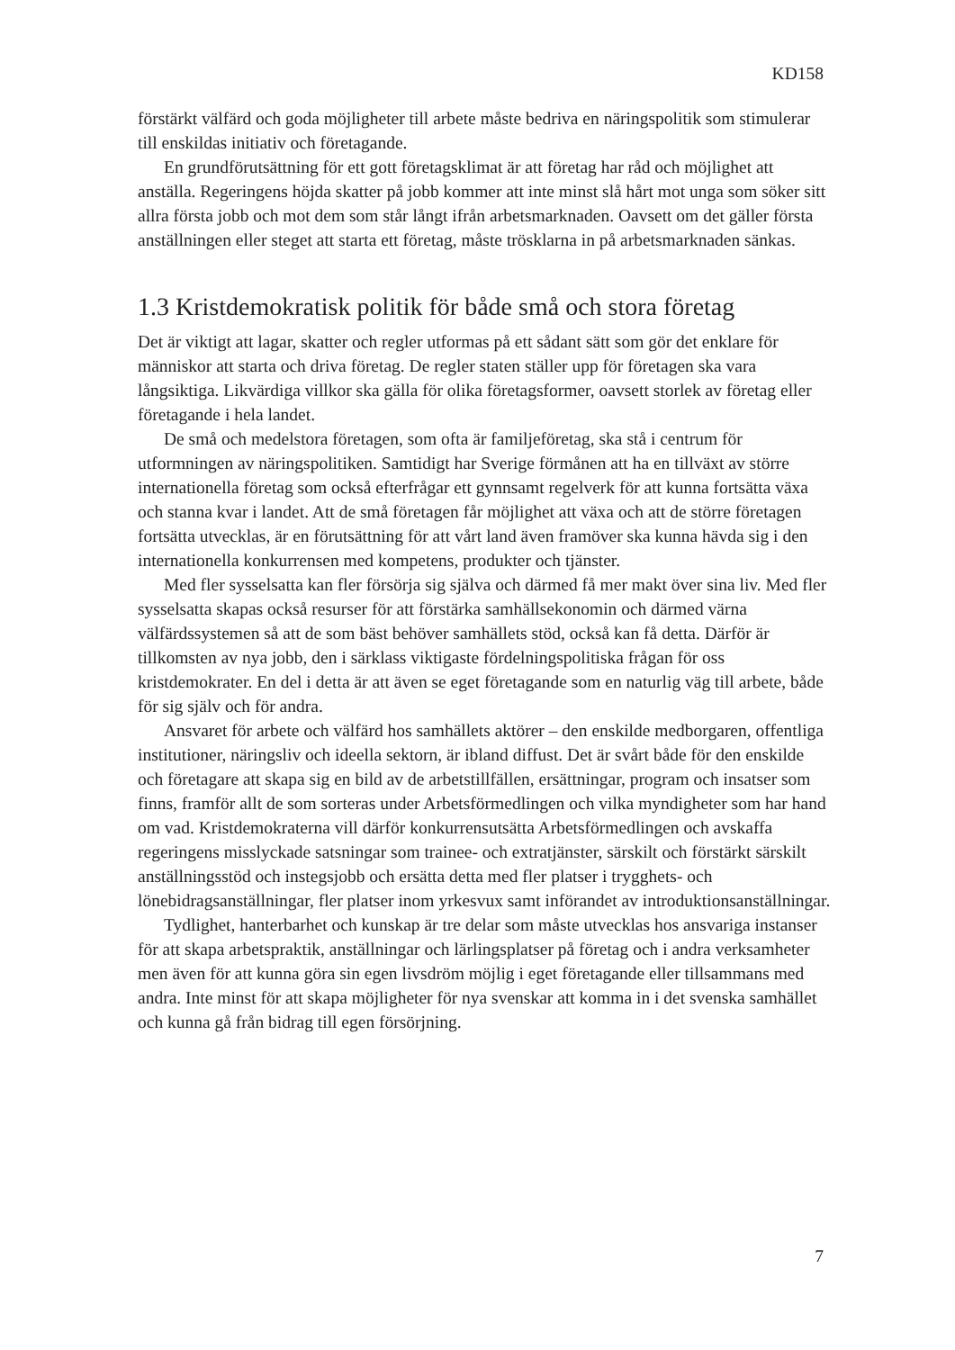KD158
förstärkt välfärd och goda möjligheter till arbete måste bedriva en näringspolitik som stimulerar till enskildas initiativ och företagande.
En grundförutsättning för ett gott företagsklimat är att företag har råd och möjlighet att anställa. Regeringens höjda skatter på jobb kommer att inte minst slå hårt mot unga som söker sitt allra första jobb och mot dem som står långt ifrån arbetsmarknaden. Oavsett om det gäller första anställningen eller steget att starta ett företag, måste trösklarna in på arbetsmarknaden sänkas.
1.3 Kristdemokratisk politik för både små och stora företag
Det är viktigt att lagar, skatter och regler utformas på ett sådant sätt som gör det enklare för människor att starta och driva företag. De regler staten ställer upp för företagen ska vara långsiktiga. Likvärdiga villkor ska gälla för olika företagsformer, oavsett storlek av företag eller företagande i hela landet.
De små och medelstora företagen, som ofta är familjeföretag, ska stå i centrum för utformningen av näringspolitiken. Samtidigt har Sverige förmånen att ha en tillväxt av större internationella företag som också efterfrågar ett gynnsamt regelverk för att kunna fortsätta växa och stanna kvar i landet. Att de små företagen får möjlighet att växa och att de större företagen fortsätta utvecklas, är en förutsättning för att vårt land även framöver ska kunna hävda sig i den internationella konkurrensen med kompetens, produkter och tjänster.
Med fler sysselsatta kan fler försörja sig själva och därmed få mer makt över sina liv. Med fler sysselsatta skapas också resurser för att förstärka samhällsekonomin och därmed värna välfärdssystemen så att de som bäst behöver samhällets stöd, också kan få detta. Därför är tillkomsten av nya jobb, den i särklass viktigaste fördelningspolitiska frågan för oss kristdemokrater. En del i detta är att även se eget företagande som en naturlig väg till arbete, både för sig själv och för andra.
Ansvaret för arbete och välfärd hos samhällets aktörer – den enskilde medborgaren, offentliga institutioner, näringsliv och ideella sektorn, är ibland diffust. Det är svårt både för den enskilde och företagare att skapa sig en bild av de arbetstillfällen, ersättningar, program och insatser som finns, framför allt de som sorteras under Arbetsförmedlingen och vilka myndigheter som har hand om vad. Kristdemokraterna vill därför konkurrensutsätta Arbetsförmedlingen och avskaffa regeringens misslyckade satsningar som trainee- och extratjänster, särskilt och förstärkt särskilt anställningsstöd och instegsjobb och ersätta detta med fler platser i trygghets- och lönebidragsanställningar, fler platser inom yrkesvux samt införandet av introduktionsanställningar.
Tydlighet, hanterbarhet och kunskap är tre delar som måste utvecklas hos ansvariga instanser för att skapa arbetspraktik, anställningar och lärlingsplatser på företag och i andra verksamheter men även för att kunna göra sin egen livsdröm möjlig i eget företagande eller tillsammans med andra. Inte minst för att skapa möjligheter för nya svenskar att komma in i det svenska samhället och kunna gå från bidrag till egen försörjning.
7